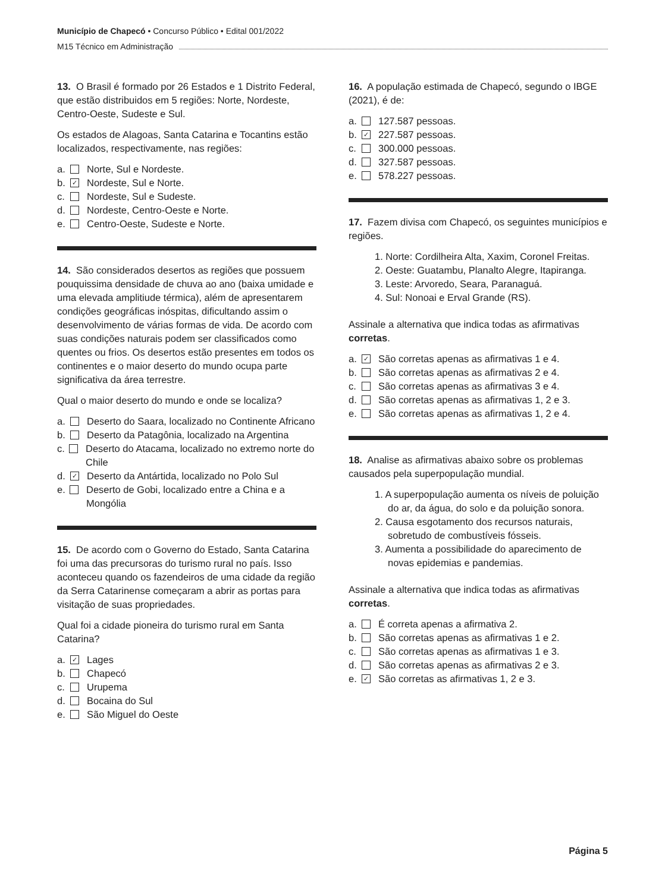Município de Chapecó • Concurso Público • Edital 001/2022
M15 Técnico em Administração
13. O Brasil é formado por 26 Estados e 1 Distrito Federal, que estão distribuidos em 5 regiões: Norte, Nordeste, Centro-Oeste, Sudeste e Sul.
Os estados de Alagoas, Santa Catarina e Tocantins estão localizados, respectivamente, nas regiões:
a. Norte, Sul e Nordeste.
b. ✓ Nordeste, Sul e Norte.
c. Nordeste, Sul e Sudeste.
d. Nordeste, Centro-Oeste e Norte.
e. Centro-Oeste, Sudeste e Norte.
14. São considerados desertos as regiões que possuem pouquissima densidade de chuva ao ano (baixa umidade e uma elevada amplitiude térmica), além de apresentarem condições geográficas inóspitas, dificultando assim o desenvolvimento de várias formas de vida. De acordo com suas condições naturais podem ser classificados como quentes ou frios. Os desertos estão presentes em todos os continentes e o maior deserto do mundo ocupa parte significativa da área terrestre.
Qual o maior deserto do mundo e onde se localiza?
a. Deserto do Saara, localizado no Continente Africano
b. Deserto da Patagônia, localizado na Argentina
c. Deserto do Atacama, localizado no extremo norte do Chile
d. ✓ Deserto da Antártida, localizado no Polo Sul
e. Deserto de Gobi, localizado entre a China e a Mongólia
15. De acordo com o Governo do Estado, Santa Catarina foi uma das precursoras do turismo rural no país. Isso aconteceu quando os fazendeiros de uma cidade da região da Serra Catarinense começaram a abrir as portas para visitação de suas propriedades.
Qual foi a cidade pioneira do turismo rural em Santa Catarina?
a. ✓ Lages
b. Chapecó
c. Urupema
d. Bocaina do Sul
e. São Miguel do Oeste
16. A população estimada de Chapecó, segundo o IBGE (2021), é de:
a. 127.587 pessoas.
b. ✓ 227.587 pessoas.
c. 300.000 pessoas.
d. 327.587 pessoas.
e. 578.227 pessoas.
17. Fazem divisa com Chapecó, os seguintes municípios e regiões.
1. Norte: Cordilheira Alta, Xaxim, Coronel Freitas.
2. Oeste: Guatambu, Planalto Alegre, Itapiranga.
3. Leste: Arvoredo, Seara, Paranaguá.
4. Sul: Nonoai e Erval Grande (RS).
Assinale a alternativa que indica todas as afirmativas corretas.
a. ✓ São corretas apenas as afirmativas 1 e 4.
b. São corretas apenas as afirmativas 2 e 4.
c. São corretas apenas as afirmativas 3 e 4.
d. São corretas apenas as afirmativas 1, 2 e 3.
e. São corretas apenas as afirmativas 1, 2 e 4.
18. Analise as afirmativas abaixo sobre os problemas causados pela superpopulação mundial.
1. A superpopulação aumenta os níveis de poluição do ar, da água, do solo e da poluição sonora.
2. Causa esgotamento dos recursos naturais, sobretudo de combustíveis fósseis.
3. Aumenta a possibilidade do aparecimento de novas epidemias e pandemias.
Assinale a alternativa que indica todas as afirmativas corretas.
a. É correta apenas a afirmativa 2.
b. São corretas apenas as afirmativas 1 e 2.
c. São corretas apenas as afirmativas 1 e 3.
d. São corretas apenas as afirmativas 2 e 3.
e. ✓ São corretas as afirmativas 1, 2 e 3.
Página 5